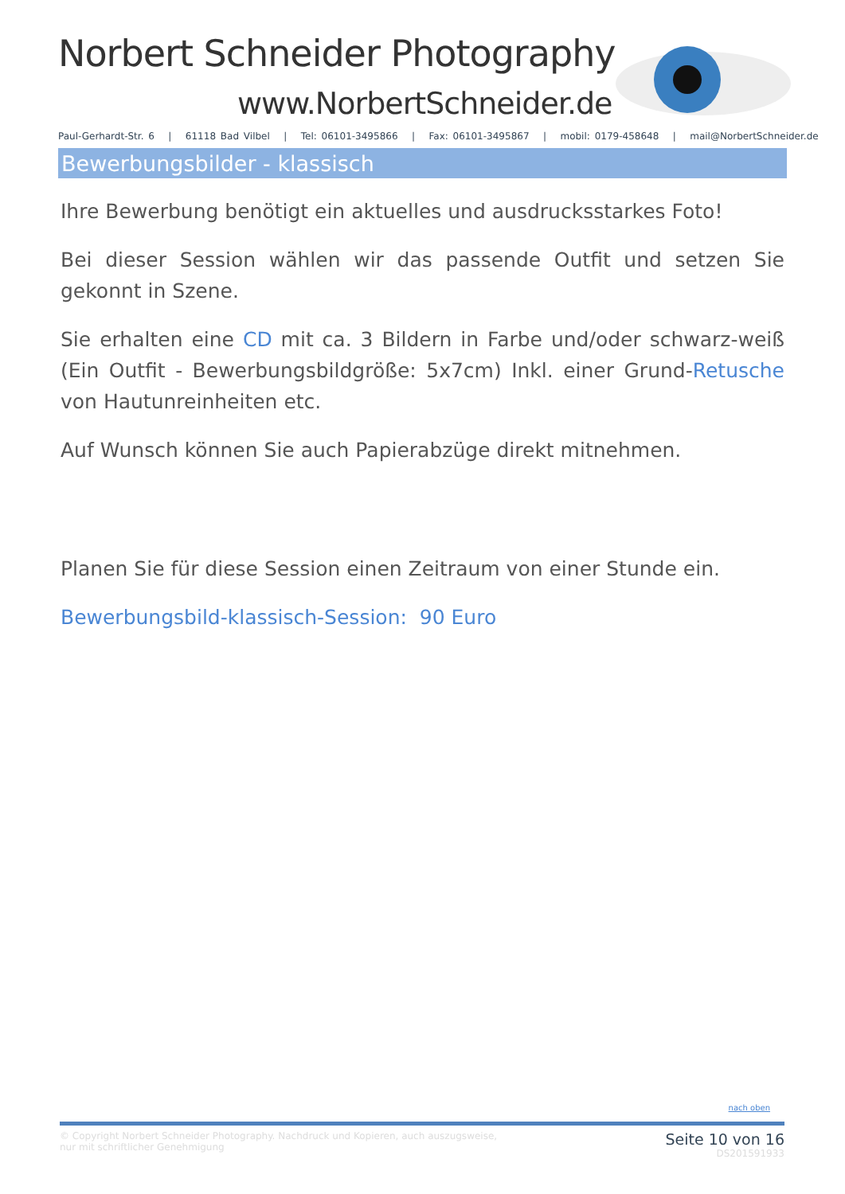Norbert Schneider Photography
www.NorbertSchneider.de
Paul-Gerhardt-Str. 6 | 61118 Bad Vilbel | Tel: 06101-3495866 | Fax: 06101-3495867 | mobil: 0179-458648 | mail@NorbertSchneider.de
Bewerbungsbilder - klassisch
Ihre Bewerbung benötigt ein aktuelles und ausdrucksstarkes Foto!
Bei dieser Session wählen wir das passende Outfit und setzen Sie gekonnt in Szene.
Sie erhalten eine CD mit ca. 3 Bildern in Farbe und/oder schwarz-weiß (Ein Outfit - Bewerbungsbildgröße: 5x7cm) Inkl. einer Grund-Retusche von Hautunreinheiten etc.
Auf Wunsch können Sie auch Papierabzüge direkt mitnehmen.
Planen Sie für diese Session einen Zeitraum von einer Stunde ein.
Bewerbungsbild-klassisch-Session: 90 Euro
nach oben
© Copyright Norbert Schneider Photography. Nachdruck und Kopieren, auch auszugsweise,
nur mit schriftlicher Genehmigung
Seite 10 von 16
DS201591933